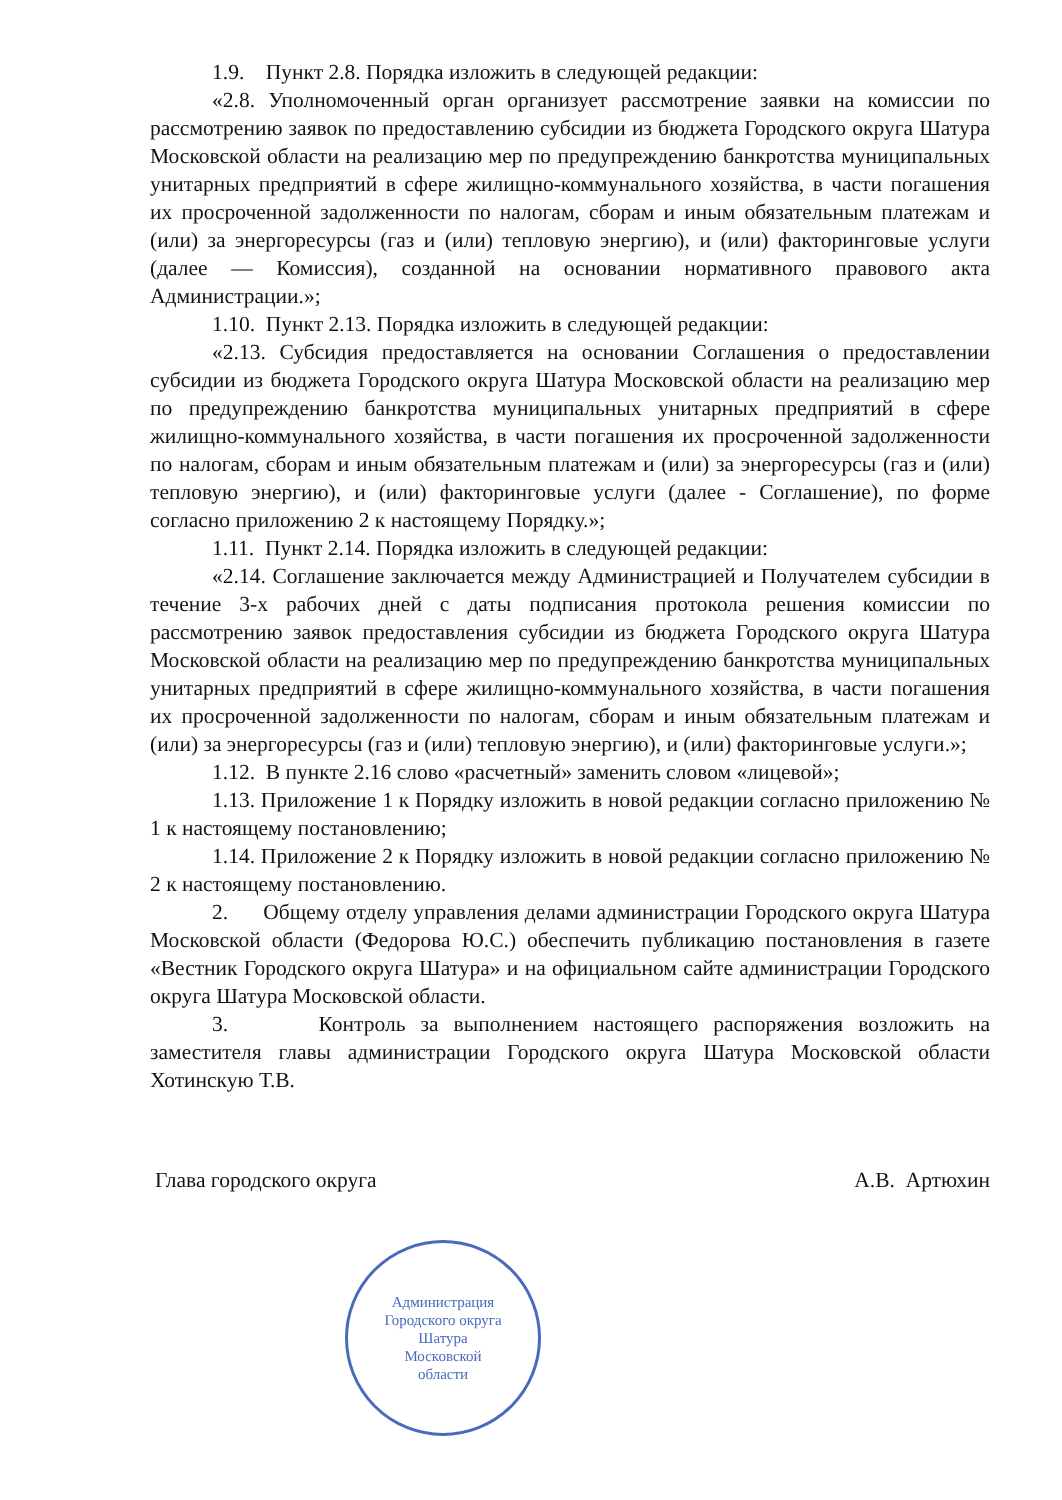1.9. Пункт 2.8. Порядка изложить в следующей редакции:
«2.8. Уполномоченный орган организует рассмотрение заявки на комиссии по рассмотрению заявок по предоставлению субсидии из бюджета Городского округа Шатура Московской области на реализацию мер по предупреждению банкротства муниципальных унитарных предприятий в сфере жилищно-коммунального хозяйства, в части погашения их просроченной задолженности по налогам, сборам и иным обязательным платежам и (или) за энергоресурсы (газ и (или) тепловую энергию), и (или) факторинговые услуги (далее — Комиссия), созданной на основании нормативного правового акта Администрации.»;
1.10. Пункт 2.13. Порядка изложить в следующей редакции:
«2.13. Субсидия предоставляется на основании Соглашения о предоставлении субсидии из бюджета Городского округа Шатура Московской области на реализацию мер по предупреждению банкротства муниципальных унитарных предприятий в сфере жилищно-коммунального хозяйства, в части погашения их просроченной задолженности по налогам, сборам и иным обязательным платежам и (или) за энергоресурсы (газ и (или) тепловую энергию), и (или) факторинговые услуги (далее - Соглашение), по форме согласно приложению 2 к настоящему Порядку.»;
1.11. Пункт 2.14. Порядка изложить в следующей редакции:
«2.14. Соглашение заключается между Администрацией и Получателем субсидии в течение 3-х рабочих дней с даты подписания протокола решения комиссии по рассмотрению заявок предоставления субсидии из бюджета Городского округа Шатура Московской области на реализацию мер по предупреждению банкротства муниципальных унитарных предприятий в сфере жилищно-коммунального хозяйства, в части погашения их просроченной задолженности по налогам, сборам и иным обязательным платежам и (или) за энергоресурсы (газ и (или) тепловую энергию), и (или) факторинговые услуги.»;
1.12. В пункте 2.16 слово «расчетный» заменить словом «лицевой»;
1.13. Приложение 1 к Порядку изложить в новой редакции согласно приложению № 1 к настоящему постановлению;
1.14. Приложение 2 к Порядку изложить в новой редакции согласно приложению № 2 к настоящему постановлению.
2. Общему отделу управления делами администрации Городского округа Шатура Московской области (Федорова Ю.С.) обеспечить публикацию постановления в газете «Вестник Городского округа Шатура» и на официальном сайте администрации Городского округа Шатура Московской области.
3. Контроль за выполнением настоящего распоряжения возложить на заместителя главы администрации Городского округа Шатура Московской области Хотинскую Т.В.
Глава городского округа А.В. Артюхин
Администрация
Городского округа
Шатура
Московской
области